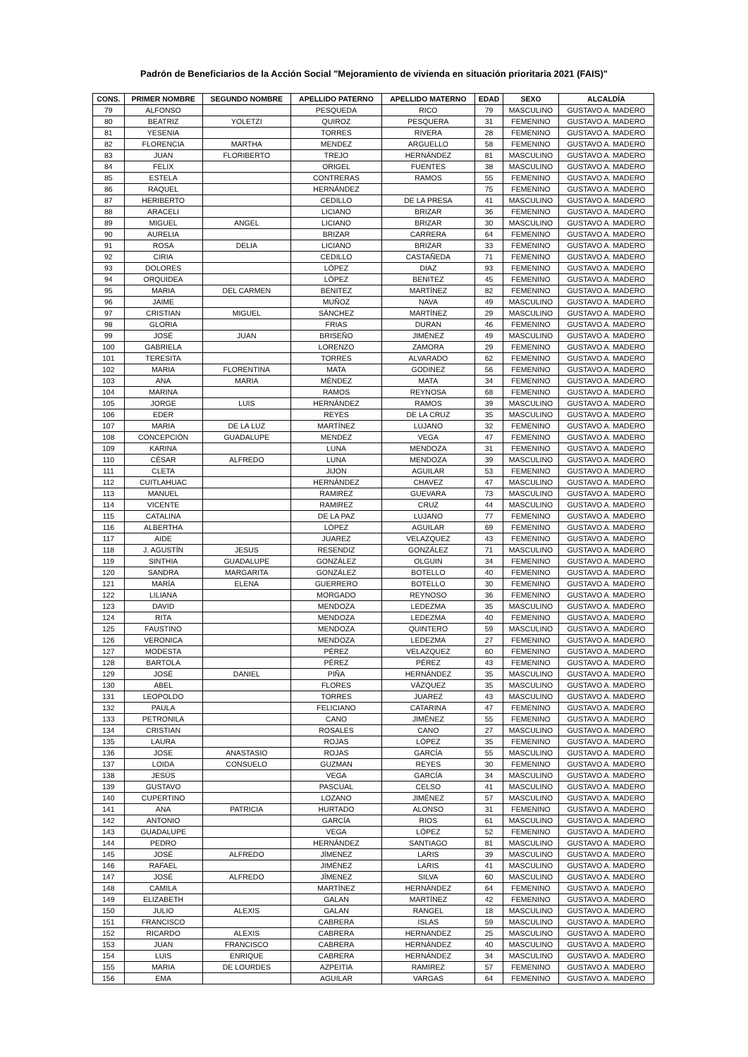Padrón de Beneficiarios de la Acción Social "Mejoramiento de vivienda en situación prioritaria 2021 (FAIS)"
| CONS. | PRIMER NOMBRE | SEGUNDO NOMBRE | APELLIDO PATERNO | APELLIDO MATERNO | EDAD | SEXO | ALCALDÍA |
| --- | --- | --- | --- | --- | --- | --- | --- |
| 79 | ALFONSO | | PESQUEDA | RICO | 79 | MASCULINO | GUSTAVO A. MADERO |
| 80 | BEATRIZ | YOLETZI | QUIROZ | PESQUERA | 31 | FEMENINO | GUSTAVO A. MADERO |
| 81 | YESENIA | | TORRES | RIVERA | 28 | FEMENINO | GUSTAVO A. MADERO |
| 82 | FLORENCIA | MARTHA | MENDEZ | ARGUELLO | 58 | FEMENINO | GUSTAVO A. MADERO |
| 83 | JUAN | FLORIBERTO | TREJO | HERNÁNDEZ | 81 | MASCULINO | GUSTAVO A. MADERO |
| 84 | FELIX | | ORIGEL | FUENTES | 38 | MASCULINO | GUSTAVO A. MADERO |
| 85 | ESTELA | | CONTRERAS | RAMOS | 55 | FEMENINO | GUSTAVO A. MADERO |
| 86 | RAQUEL | | HERNÁNDEZ | | 75 | FEMENINO | GUSTAVO A. MADERO |
| 87 | HERIBERTO | | CEDILLO | DE LA PRESA | 41 | MASCULINO | GUSTAVO A. MADERO |
| 88 | ARACELI | | LICIANO | BRIZAR | 36 | FEMENINO | GUSTAVO A. MADERO |
| 89 | MIGUEL | ANGEL | LICIANO | BRIZAR | 30 | MASCULINO | GUSTAVO A. MADERO |
| 90 | AURELIA | | BRIZAR | CARRERA | 64 | FEMENINO | GUSTAVO A. MADERO |
| 91 | ROSA | DELIA | LICIANO | BRIZAR | 33 | FEMENINO | GUSTAVO A. MADERO |
| 92 | CIRIA | | CEDILLO | CASTAÑEDA | 71 | FEMENINO | GUSTAVO A. MADERO |
| 93 | DOLORES | | LÓPEZ | DIAZ | 93 | FEMENINO | GUSTAVO A. MADERO |
| 94 | ORQUIDEA | | LÓPEZ | BENITEZ | 45 | FEMENINO | GUSTAVO A. MADERO |
| 95 | MARIA | DEL CARMEN | BENITEZ | MARTÍNEZ | 82 | FEMENINO | GUSTAVO A. MADERO |
| 96 | JAIME | | MUÑOZ | NAVA | 49 | MASCULINO | GUSTAVO A. MADERO |
| 97 | CRISTIAN | MIGUEL | SÁNCHEZ | MARTÍNEZ | 29 | MASCULINO | GUSTAVO A. MADERO |
| 98 | GLORIA | | FRIAS | DURAN | 46 | FEMENINO | GUSTAVO A. MADERO |
| 99 | JOSÉ | JUAN | BRISEÑO | JIMÉNEZ | 49 | MASCULINO | GUSTAVO A. MADERO |
| 100 | GABRIELA | | LORENZO | ZAMORA | 29 | FEMENINO | GUSTAVO A. MADERO |
| 101 | TERESITA | | TORRES | ALVARADO | 62 | FEMENINO | GUSTAVO A. MADERO |
| 102 | MARIA | FLORENTINA | MATA | GODINEZ | 56 | FEMENINO | GUSTAVO A. MADERO |
| 103 | ANA | MARIA | MÉNDEZ | MATA | 34 | FEMENINO | GUSTAVO A. MADERO |
| 104 | MARINA | | RAMOS | REYNOSA | 68 | FEMENINO | GUSTAVO A. MADERO |
| 105 | JORGE | LUIS | HERNÁNDEZ | RAMOS | 39 | MASCULINO | GUSTAVO A. MADERO |
| 106 | EDER | | REYES | DE LA CRUZ | 35 | MASCULINO | GUSTAVO A. MADERO |
| 107 | MARIA | DE LA LUZ | MARTÍNEZ | LUJANO | 32 | FEMENINO | GUSTAVO A. MADERO |
| 108 | CONCEPCIÓN | GUADALUPE | MENDEZ | VEGA | 47 | FEMENINO | GUSTAVO A. MADERO |
| 109 | KARINA | | LUNA | MENDOZA | 31 | FEMENINO | GUSTAVO A. MADERO |
| 110 | CÉSAR | ALFREDO | LUNA | MENDOZA | 39 | MASCULINO | GUSTAVO A. MADERO |
| 111 | CLETA | | JIJON | AGUILAR | 53 | FEMENINO | GUSTAVO A. MADERO |
| 112 | CUITLAHUAC | | HERNÁNDEZ | CHAVEZ | 47 | MASCULINO | GUSTAVO A. MADERO |
| 113 | MANUEL | | RAMIREZ | GUEVARA | 73 | MASCULINO | GUSTAVO A. MADERO |
| 114 | VICENTE | | RAMIREZ | CRUZ | 44 | MASCULINO | GUSTAVO A. MADERO |
| 115 | CATALINA | | DE LA PAZ | LUJANO | 77 | FEMENINO | GUSTAVO A. MADERO |
| 116 | ALBERTHA | | LÓPEZ | AGUILAR | 69 | FEMENINO | GUSTAVO A. MADERO |
| 117 | AIDE | | JUAREZ | VELAZQUEZ | 43 | FEMENINO | GUSTAVO A. MADERO |
| 118 | J. AGUSTÍN | JESUS | RESENDIZ | GONZÁLEZ | 71 | MASCULINO | GUSTAVO A. MADERO |
| 119 | SINTHIA | GUADALUPE | GONZÁLEZ | OLGUIN | 34 | FEMENINO | GUSTAVO A. MADERO |
| 120 | SANDRA | MARGARITA | GONZÁLEZ | BOTELLO | 40 | FEMENINO | GUSTAVO A. MADERO |
| 121 | MARÍA | ELENA | GUERRERO | BOTELLO | 30 | FEMENINO | GUSTAVO A. MADERO |
| 122 | LILIANA | | MORGADO | REYNOSO | 36 | FEMENINO | GUSTAVO A. MADERO |
| 123 | DAVID | | MENDOZA | LEDEZMA | 35 | MASCULINO | GUSTAVO A. MADERO |
| 124 | RITA | | MENDOZA | LEDEZMA | 40 | FEMENINO | GUSTAVO A. MADERO |
| 125 | FAUSTINO | | MENDOZA | QUINTERO | 59 | MASCULINO | GUSTAVO A. MADERO |
| 126 | VERONICA | | MENDOZA | LEDEZMA | 27 | FEMENINO | GUSTAVO A. MADERO |
| 127 | MODESTA | | PÉREZ | VELAZQUEZ | 60 | FEMENINO | GUSTAVO A. MADERO |
| 128 | BARTOLA | | PÉREZ | PÉREZ | 43 | FEMENINO | GUSTAVO A. MADERO |
| 129 | JOSÉ | DANIEL | PIÑA | HERNÁNDEZ | 35 | MASCULINO | GUSTAVO A. MADERO |
| 130 | ABEL | | FLORES | VÁZQUEZ | 35 | MASCULINO | GUSTAVO A. MADERO |
| 131 | LEOPOLDO | | TORRES | JUAREZ | 43 | MASCULINO | GUSTAVO A. MADERO |
| 132 | PAULA | | FELICIANO | CATARINA | 47 | FEMENINO | GUSTAVO A. MADERO |
| 133 | PETRONILA | | CANO | JIMÉNEZ | 55 | FEMENINO | GUSTAVO A. MADERO |
| 134 | CRISTIAN | | ROSALES | CANO | 27 | MASCULINO | GUSTAVO A. MADERO |
| 135 | LAURA | | ROJAS | LÓPEZ | 35 | FEMENINO | GUSTAVO A. MADERO |
| 136 | JOSE | ANASTASIO | ROJAS | GARCÍA | 55 | MASCULINO | GUSTAVO A. MADERO |
| 137 | LOIDA | CONSUELO | GUZMAN | REYES | 30 | FEMENINO | GUSTAVO A. MADERO |
| 138 | JESÚS | | VEGA | GARCÍA | 34 | MASCULINO | GUSTAVO A. MADERO |
| 139 | GUSTAVO | | PASCUAL | CELSO | 41 | MASCULINO | GUSTAVO A. MADERO |
| 140 | CUPERTINO | | LOZANO | JIMÉNEZ | 57 | MASCULINO | GUSTAVO A. MADERO |
| 141 | ANA | PATRICIA | HURTADO | ALONSO | 31 | FEMENINO | GUSTAVO A. MADERO |
| 142 | ANTONIO | | GARCÍA | RIOS | 61 | MASCULINO | GUSTAVO A. MADERO |
| 143 | GUADALUPE | | VEGA | LÓPEZ | 52 | FEMENINO | GUSTAVO A. MADERO |
| 144 | PEDRO | | HERNÁNDEZ | SANTIAGO | 81 | MASCULINO | GUSTAVO A. MADERO |
| 145 | JOSÉ | ALFREDO | JÍMENEZ | LARIS | 39 | MASCULINO | GUSTAVO A. MADERO |
| 146 | RAFAEL | | JIMÉNEZ | LARIS | 41 | MASCULINO | GUSTAVO A. MADERO |
| 147 | JOSÉ | ALFREDO | JÍMENEZ | SILVA | 60 | MASCULINO | GUSTAVO A. MADERO |
| 148 | CAMILA | | MARTÍNEZ | HERNÁNDEZ | 64 | FEMENINO | GUSTAVO A. MADERO |
| 149 | ELIZABETH | | GALAN | MARTÍNEZ | 42 | FEMENINO | GUSTAVO A. MADERO |
| 150 | JULIO | ALEXIS | GALAN | RANGEL | 18 | MASCULINO | GUSTAVO A. MADERO |
| 151 | FRANCISCO | | CABRERA | ISLAS | 59 | MASCULINO | GUSTAVO A. MADERO |
| 152 | RICARDO | ALEXIS | CABRERA | HERNÁNDEZ | 25 | MASCULINO | GUSTAVO A. MADERO |
| 153 | JUAN | FRANCISCO | CABRERA | HERNÁNDEZ | 40 | MASCULINO | GUSTAVO A. MADERO |
| 154 | LUIS | ENRIQUE | CABRERA | HERNÁNDEZ | 34 | MASCULINO | GUSTAVO A. MADERO |
| 155 | MARIA | DE LOURDES | AZPEITIA | RAMIREZ | 57 | FEMENINO | GUSTAVO A. MADERO |
| 156 | EMA | | AGUILAR | VARGAS | 64 | FEMENINO | GUSTAVO A. MADERO |